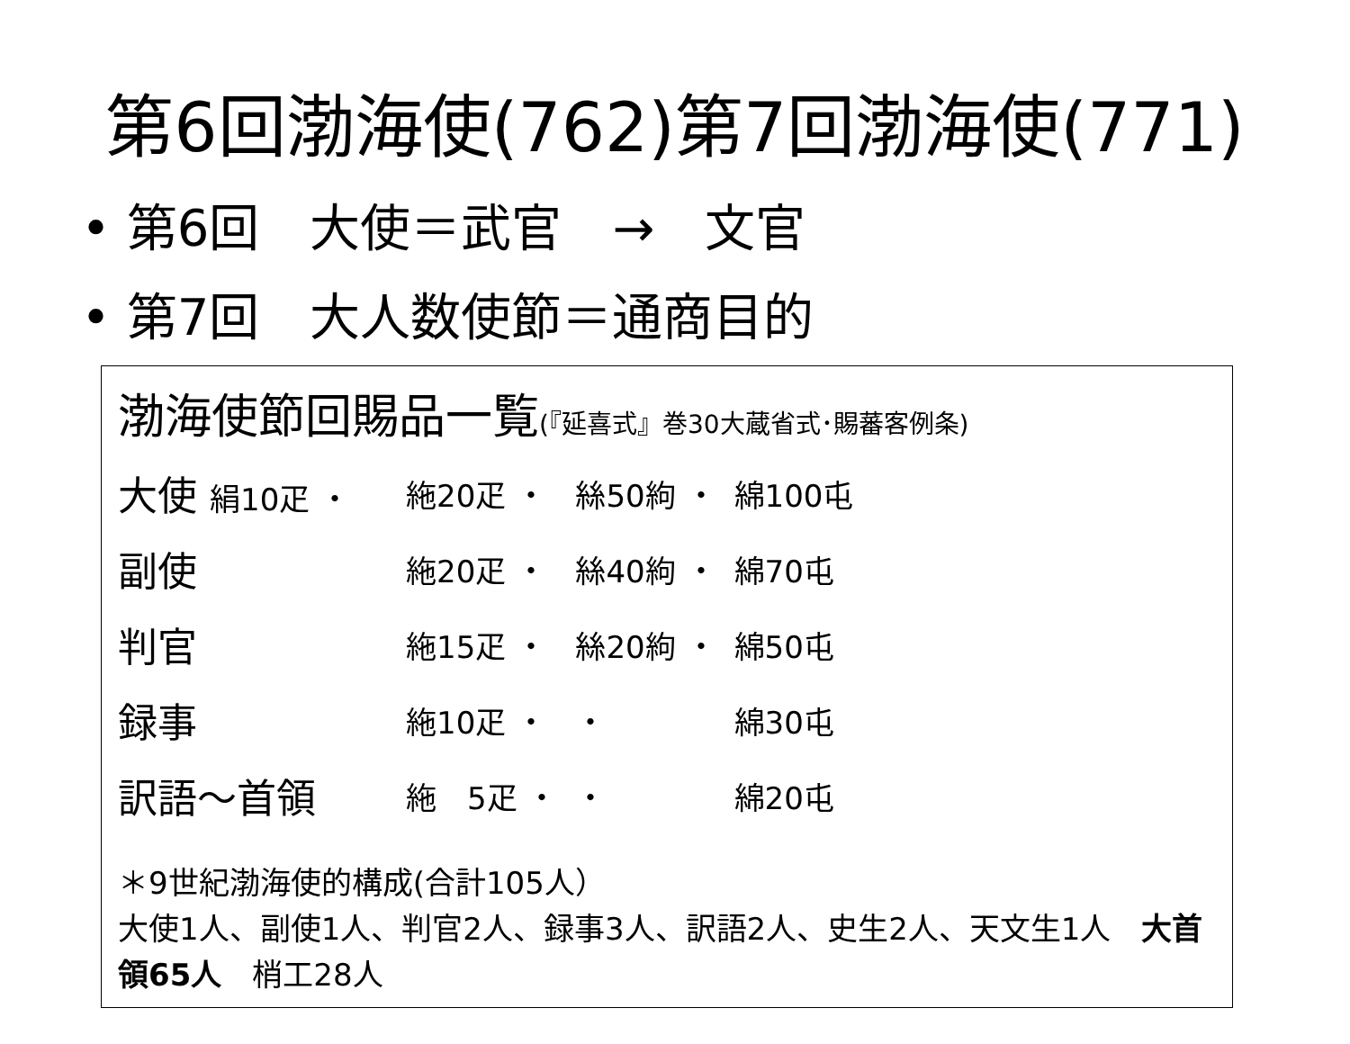第6回渤海使(762)第7回渤海使(771)
• 第6回　大使＝武官　→　文官
• 第7回　大人数使節＝通商目的
渤海使節回賜品一覧(『延喜式』巻30大蔵省式･賜蕃客例条)
| 大使 絹10疋 ・ | 絁20疋 ・ | 絲50絇 ・ | 綿100屯 |
| 副使 | 絁20疋 ・ | 絲40絇 ・ | 綿70屯 |
| 判官 | 絁15疋 ・ | 絲20絇 ・ | 綿50屯 |
| 録事 | 絁10疋 ・ | ・ | 綿30屯 |
| 訳語～首領 | 絁 5疋 ・ | ・ | 綿20屯 |
＊9世紀渤海使的構成(合計105人）
大使1人、副使1人、判官2人、録事3人、訳語2人、史生2人、天文生1人　大首領65人　梢工28人